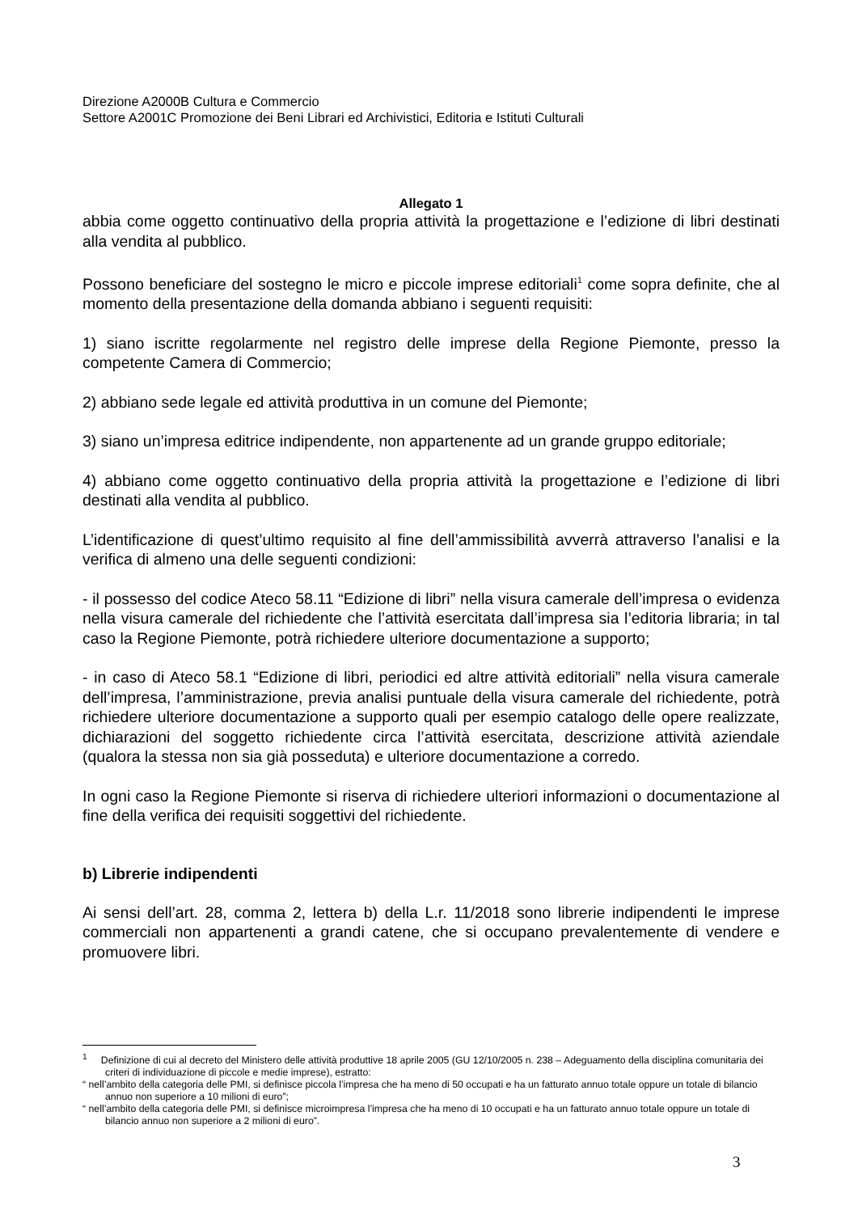Direzione A2000B Cultura e Commercio
Settore A2001C Promozione dei Beni Librari ed Archivistici, Editoria e Istituti Culturali
Allegato 1
abbia come oggetto continuativo della propria attività la progettazione e l’edizione di libri destinati alla vendita al pubblico.
Possono beneficiare del sostegno le micro e piccole imprese editoriali<sup>1</sup> come sopra definite, che al momento della presentazione della domanda abbiano i seguenti requisiti:
1) siano iscritte regolarmente nel registro delle imprese della Regione Piemonte, presso la competente Camera di Commercio;
2) abbiano sede legale ed attività produttiva in un comune del Piemonte;
3) siano un’impresa editrice indipendente, non appartenente ad un grande gruppo editoriale;
4) abbiano come oggetto continuativo della propria attività la progettazione e l’edizione di libri destinati alla vendita al pubblico.
L’identificazione di quest’ultimo requisito al fine dell’ammissibilità avverrà attraverso l’analisi e la verifica di almeno una delle seguenti condizioni:
- il possesso del codice Ateco 58.11 “Edizione di libri” nella visura camerale dell’impresa o evidenza nella visura camerale del richiedente che l’attività esercitata dall’impresa sia l’editoria libraria; in tal caso la Regione Piemonte, potrà richiedere ulteriore documentazione a supporto;
- in caso di Ateco 58.1 “Edizione di libri, periodici ed altre attività editoriali” nella visura camerale dell’impresa, l’amministrazione, previa analisi puntuale della visura camerale del richiedente, potrà richiedere ulteriore documentazione a supporto quali per esempio catalogo delle opere realizzate, dichiarazioni del soggetto richiedente circa l’attività esercitata, descrizione attività aziendale (qualora la stessa non sia già posseduta) e ulteriore documentazione a corredo.
In ogni caso la Regione Piemonte si riserva di richiedere ulteriori informazioni o documentazione al fine della verifica dei requisiti soggettivi del richiedente.
b) Librerie indipendenti
Ai sensi dell’art. 28, comma 2, lettera b) della L.r. 11/2018 sono librerie indipendenti le imprese commerciali non appartenenti a grandi catene, che si occupano prevalentemente di vendere e promuovere libri.
<sup>1</sup> Definizione di cui al decreto del Ministero delle attività produttive 18 aprile 2005 (GU 12/10/2005 n. 238 – Adeguamento della disciplina comunitaria dei criteri di individuazione di piccole e medie imprese), estratto:
“ nell’ambito della categoria delle PMI, si definisce piccola l’impresa che ha meno di 50 occupati e ha un fatturato annuo totale oppure un totale di bilancio annuo non superiore a 10 milioni di euro”;
“ nell’ambito della categoria delle PMI, si definisce microimpresa l’impresa che ha meno di 10 occupati e ha un fatturato annuo totale oppure un totale di bilancio annuo non superiore a 2 milioni di euro”.
3